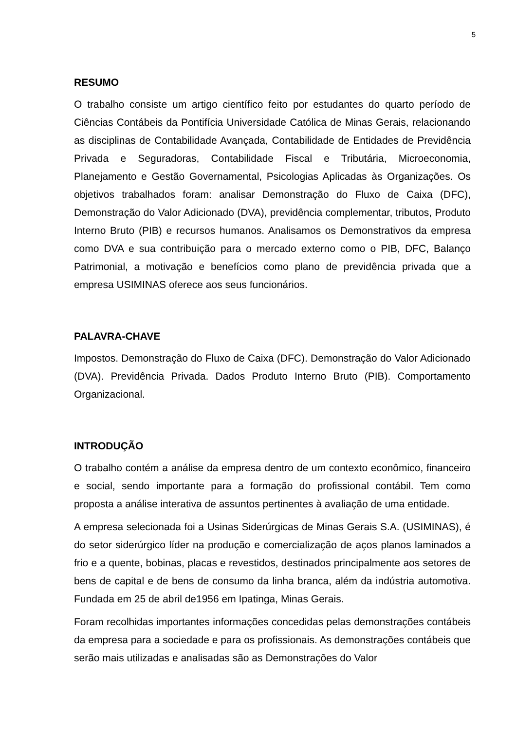5
RESUMO
O trabalho consiste um artigo científico feito por estudantes do quarto período de Ciências Contábeis da Pontifícia Universidade Católica de Minas Gerais, relacionando as disciplinas de Contabilidade Avançada, Contabilidade de Entidades de Previdência Privada e Seguradoras, Contabilidade Fiscal e Tributária, Microeconomia, Planejamento e Gestão Governamental, Psicologias Aplicadas às Organizações. Os objetivos trabalhados foram: analisar Demonstração do Fluxo de Caixa (DFC), Demonstração do Valor Adicionado (DVA), previdência complementar, tributos, Produto Interno Bruto (PIB) e recursos humanos. Analisamos os Demonstrativos da empresa como DVA e sua contribuição para o mercado externo como o PIB, DFC, Balanço Patrimonial, a motivação e benefícios como plano de previdência privada que a empresa USIMINAS oferece aos seus funcionários.
PALAVRA-CHAVE
Impostos. Demonstração do Fluxo de Caixa (DFC). Demonstração do Valor Adicionado (DVA). Previdência Privada. Dados Produto Interno Bruto (PIB). Comportamento Organizacional.
INTRODUÇÃO
O trabalho contém a análise da empresa dentro de um contexto econômico, financeiro e social, sendo importante para a formação do profissional contábil. Tem como proposta a análise interativa de assuntos pertinentes à avaliação de uma entidade.
A empresa selecionada foi a Usinas Siderúrgicas de Minas Gerais S.A. (USIMINAS), é do setor siderúrgico líder na produção e comercialização de aços planos laminados a frio e a quente, bobinas, placas e revestidos, destinados principalmente aos setores de bens de capital e de bens de consumo da linha branca, além da indústria automotiva. Fundada em 25 de abril de1956 em Ipatinga, Minas Gerais.
Foram recolhidas importantes informações concedidas pelas demonstrações contábeis da empresa para a sociedade e para os profissionais. As demonstrações contábeis que serão mais utilizadas e analisadas são as Demonstrações do Valor